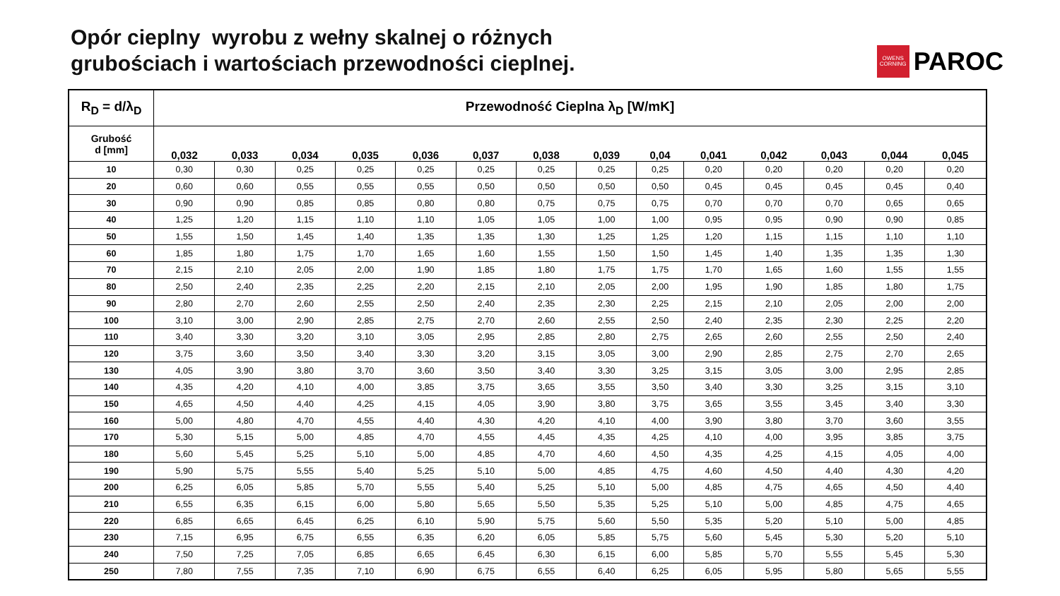Opór cieplny wyrobu z wełny skalnej o różnych
grubościach i wartościach przewodności cieplnej.
OWENS
CORNING
PAROC
| R<sub>D</sub> = d/λ<sub>D</sub> | Przewodność Cieplna λ<sub>D</sub> [W/mK] | | | | | | | | | | | | | |
| --- | --- | --- | --- | --- | --- | --- | --- | --- | --- | --- | --- | --- | --- | --- |
| Grubość d [mm] | 0,032 | 0,033 | 0,034 | 0,035 | 0,036 | 0,037 | 0,038 | 0,039 | 0,04 | 0,041 | 0,042 | 0,043 | 0,044 | 0,045 |
| 10 | 0,30 | 0,30 | 0,25 | 0,25 | 0,25 | 0,25 | 0,25 | 0,25 | 0,25 | 0,20 | 0,20 | 0,20 | 0,20 | 0,20 |
| 20 | 0,60 | 0,60 | 0,55 | 0,55 | 0,55 | 0,50 | 0,50 | 0,50 | 0,50 | 0,45 | 0,45 | 0,45 | 0,45 | 0,40 |
| 30 | 0,90 | 0,90 | 0,85 | 0,85 | 0,80 | 0,80 | 0,75 | 0,75 | 0,75 | 0,70 | 0,70 | 0,70 | 0,65 | 0,65 |
| 40 | 1,25 | 1,20 | 1,15 | 1,10 | 1,10 | 1,05 | 1,05 | 1,00 | 1,00 | 0,95 | 0,95 | 0,90 | 0,90 | 0,85 |
| 50 | 1,55 | 1,50 | 1,45 | 1,40 | 1,35 | 1,35 | 1,30 | 1,25 | 1,25 | 1,20 | 1,15 | 1,15 | 1,10 | 1,10 |
| 60 | 1,85 | 1,80 | 1,75 | 1,70 | 1,65 | 1,60 | 1,55 | 1,50 | 1,50 | 1,45 | 1,40 | 1,35 | 1,35 | 1,30 |
| 70 | 2,15 | 2,10 | 2,05 | 2,00 | 1,90 | 1,85 | 1,80 | 1,75 | 1,75 | 1,70 | 1,65 | 1,60 | 1,55 | 1,55 |
| 80 | 2,50 | 2,40 | 2,35 | 2,25 | 2,20 | 2,15 | 2,10 | 2,05 | 2,00 | 1,95 | 1,90 | 1,85 | 1,80 | 1,75 |
| 90 | 2,80 | 2,70 | 2,60 | 2,55 | 2,50 | 2,40 | 2,35 | 2,30 | 2,25 | 2,15 | 2,10 | 2,05 | 2,00 | 2,00 |
| 100 | 3,10 | 3,00 | 2,90 | 2,85 | 2,75 | 2,70 | 2,60 | 2,55 | 2,50 | 2,40 | 2,35 | 2,30 | 2,25 | 2,20 |
| 110 | 3,40 | 3,30 | 3,20 | 3,10 | 3,05 | 2,95 | 2,85 | 2,80 | 2,75 | 2,65 | 2,60 | 2,55 | 2,50 | 2,40 |
| 120 | 3,75 | 3,60 | 3,50 | 3,40 | 3,30 | 3,20 | 3,15 | 3,05 | 3,00 | 2,90 | 2,85 | 2,75 | 2,70 | 2,65 |
| 130 | 4,05 | 3,90 | 3,80 | 3,70 | 3,60 | 3,50 | 3,40 | 3,30 | 3,25 | 3,15 | 3,05 | 3,00 | 2,95 | 2,85 |
| 140 | 4,35 | 4,20 | 4,10 | 4,00 | 3,85 | 3,75 | 3,65 | 3,55 | 3,50 | 3,40 | 3,30 | 3,25 | 3,15 | 3,10 |
| 150 | 4,65 | 4,50 | 4,40 | 4,25 | 4,15 | 4,05 | 3,90 | 3,80 | 3,75 | 3,65 | 3,55 | 3,45 | 3,40 | 3,30 |
| 160 | 5,00 | 4,80 | 4,70 | 4,55 | 4,40 | 4,30 | 4,20 | 4,10 | 4,00 | 3,90 | 3,80 | 3,70 | 3,60 | 3,55 |
| 170 | 5,30 | 5,15 | 5,00 | 4,85 | 4,70 | 4,55 | 4,45 | 4,35 | 4,25 | 4,10 | 4,00 | 3,95 | 3,85 | 3,75 |
| 180 | 5,60 | 5,45 | 5,25 | 5,10 | 5,00 | 4,85 | 4,70 | 4,60 | 4,50 | 4,35 | 4,25 | 4,15 | 4,05 | 4,00 |
| 190 | 5,90 | 5,75 | 5,55 | 5,40 | 5,25 | 5,10 | 5,00 | 4,85 | 4,75 | 4,60 | 4,50 | 4,40 | 4,30 | 4,20 |
| 200 | 6,25 | 6,05 | 5,85 | 5,70 | 5,55 | 5,40 | 5,25 | 5,10 | 5,00 | 4,85 | 4,75 | 4,65 | 4,50 | 4,40 |
| 210 | 6,55 | 6,35 | 6,15 | 6,00 | 5,80 | 5,65 | 5,50 | 5,35 | 5,25 | 5,10 | 5,00 | 4,85 | 4,75 | 4,65 |
| 220 | 6,85 | 6,65 | 6,45 | 6,25 | 6,10 | 5,90 | 5,75 | 5,60 | 5,50 | 5,35 | 5,20 | 5,10 | 5,00 | 4,85 |
| 230 | 7,15 | 6,95 | 6,75 | 6,55 | 6,35 | 6,20 | 6,05 | 5,85 | 5,75 | 5,60 | 5,45 | 5,30 | 5,20 | 5,10 |
| 240 | 7,50 | 7,25 | 7,05 | 6,85 | 6,65 | 6,45 | 6,30 | 6,15 | 6,00 | 5,85 | 5,70 | 5,55 | 5,45 | 5,30 |
| 250 | 7,80 | 7,55 | 7,35 | 7,10 | 6,90 | 6,75 | 6,55 | 6,40 | 6,25 | 6,05 | 5,95 | 5,80 | 5,65 | 5,55 |